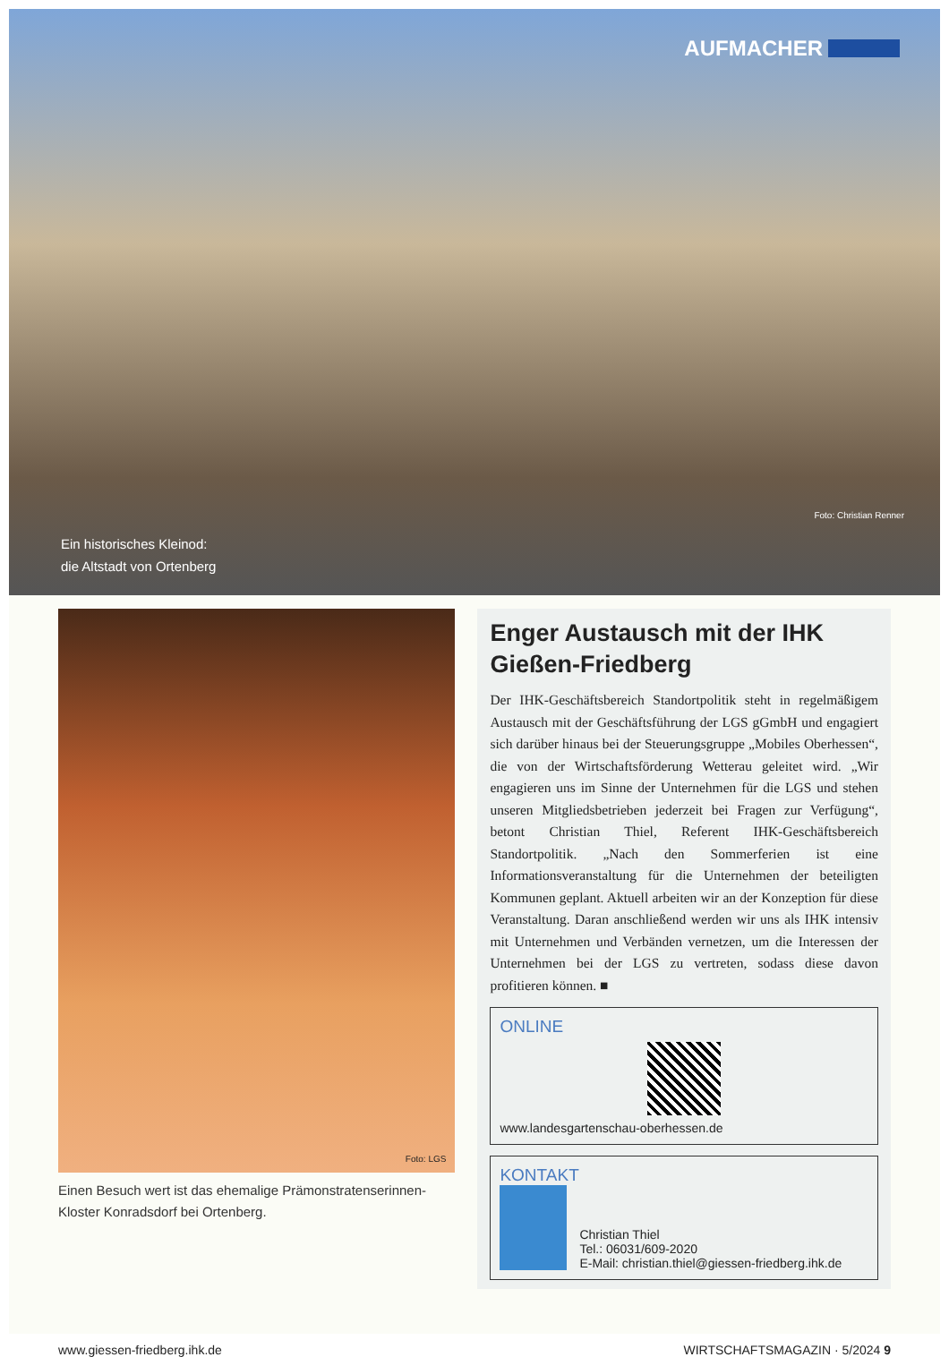AUFMACHER
Ein historisches Kleinod:
die Altstadt von Ortenberg
Foto: Christian Renner
Foto: LGS
Einen Besuch wert ist das ehemalige Prämonstratenserinnen-Kloster Konradsdorf bei Ortenberg.
Enger Austausch mit der IHK Gießen-Friedberg
Der IHK-Geschäftsbereich Standortpolitik steht in regelmäßigem Austausch mit der Geschäftsführung der LGS gGmbH und engagiert sich darüber hinaus bei der Steuerungsgruppe „Mobiles Oberhessen“, die von der Wirtschaftsförderung Wetterau geleitet wird. „Wir engagieren uns im Sinne der Unternehmen für die LGS und stehen unseren Mitgliedsbetrieben jederzeit bei Fragen zur Verfügung“, betont Christian Thiel, Referent IHK-Geschäftsbereich Standortpolitik. „Nach den Sommerferien ist eine Informationsveranstaltung für die Unternehmen der beteiligten Kommunen geplant. Aktuell arbeiten wir an der Konzeption für diese Veranstaltung. Daran anschließend werden wir uns als IHK intensiv mit Unternehmen und Verbänden vernetzen, um die Interessen der Unternehmen bei der LGS zu vertreten, sodass diese davon profitieren können. ■
ONLINE
www.landesgartenschau-oberhessen.de
KONTAKT
Christian Thiel
Tel.: 06031/609-2020
E-Mail: christian.thiel@giessen-friedberg.ihk.de
www.giessen-friedberg.ihk.de WIRTSCHAFTSMAGAZIN · 5/2024 9